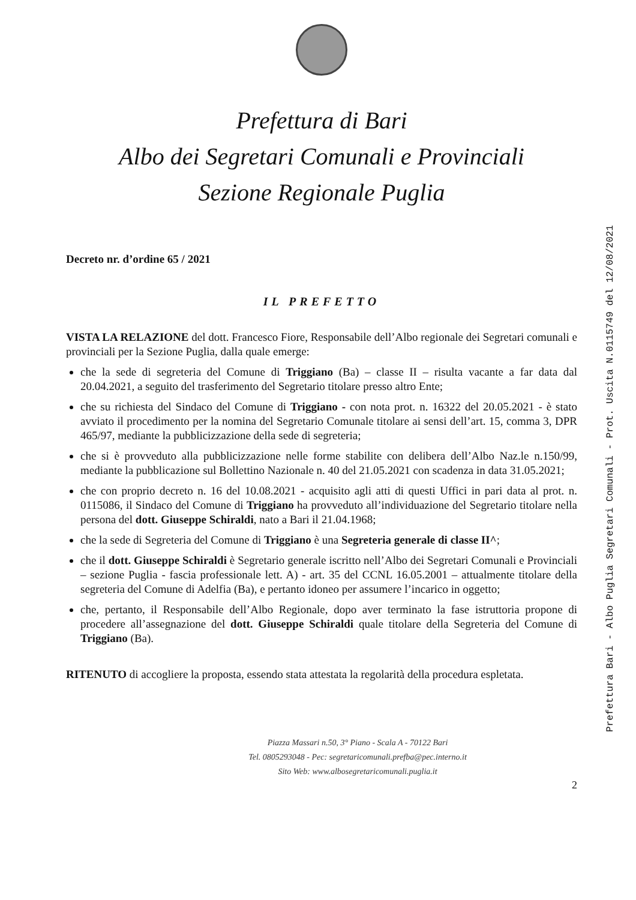Prefettura di Bari
Albo dei Segretari Comunali e Provinciali
Sezione Regionale Puglia
Decreto nr. d’ordine 65 / 2021
IL PREFETTO
VISTA LA RELAZIONE del dott. Francesco Fiore, Responsabile dell’Albo regionale dei Segretari comunali e provinciali per la Sezione Puglia, dalla quale emerge:
che la sede di segreteria del Comune di Triggiano (Ba) – classe II – risulta vacante a far data dal 20.04.2021, a seguito del trasferimento del Segretario titolare presso altro Ente;
che su richiesta del Sindaco del Comune di Triggiano - con nota prot. n. 16322 del 20.05.2021 - è stato avviato il procedimento per la nomina del Segretario Comunale titolare ai sensi dell’art. 15, comma 3, DPR 465/97, mediante la pubblicizzazione della sede di segreteria;
che si è provveduto alla pubblicizzazione nelle forme stabilite con delibera dell’Albo Naz.le n.150/99, mediante la pubblicazione sul Bollettino Nazionale n. 40 del 21.05.2021 con scadenza in data 31.05.2021;
che con proprio decreto n. 16 del 10.08.2021 - acquisito agli atti di questi Uffici in pari data al prot. n. 0115086, il Sindaco del Comune di Triggiano ha provveduto all’individuazione del Segretario titolare nella persona del dott. Giuseppe Schiraldi, nato a Bari il 21.04.1968;
che la sede di Segreteria del Comune di Triggiano è una Segreteria generale di classe II^;
che il dott. Giuseppe Schiraldi è Segretario generale iscritto nell’Albo dei Segretari Comunali e Provinciali – sezione Puglia - fascia professionale lett. A) - art. 35 del CCNL 16.05.2001 – attualmente titolare della segreteria del Comune di Adelfia (Ba), e pertanto idoneo per assumere l’incarico in oggetto;
che, pertanto, il Responsabile dell’Albo Regionale, dopo aver terminato la fase istruttoria propone di procedere all’assegnazione del dott. Giuseppe Schiraldi quale titolare della Segreteria del Comune di Triggiano (Ba).
RITENUTO di accogliere la proposta, essendo stata attestata la regolarità della procedura espletata.
Piazza Massari n.50, 3° Piano - Scala A - 70122 Bari
Tel. 0805293048 - Pec: segretaricomunali.prefba@pec.interno.it
Sito Web: www.albosegretaricomunali.puglia.it
2
Prefettura Bari - Albo Puglia Segretari Comunali - Prot. Uscita N.0115749 del 12/08/2021